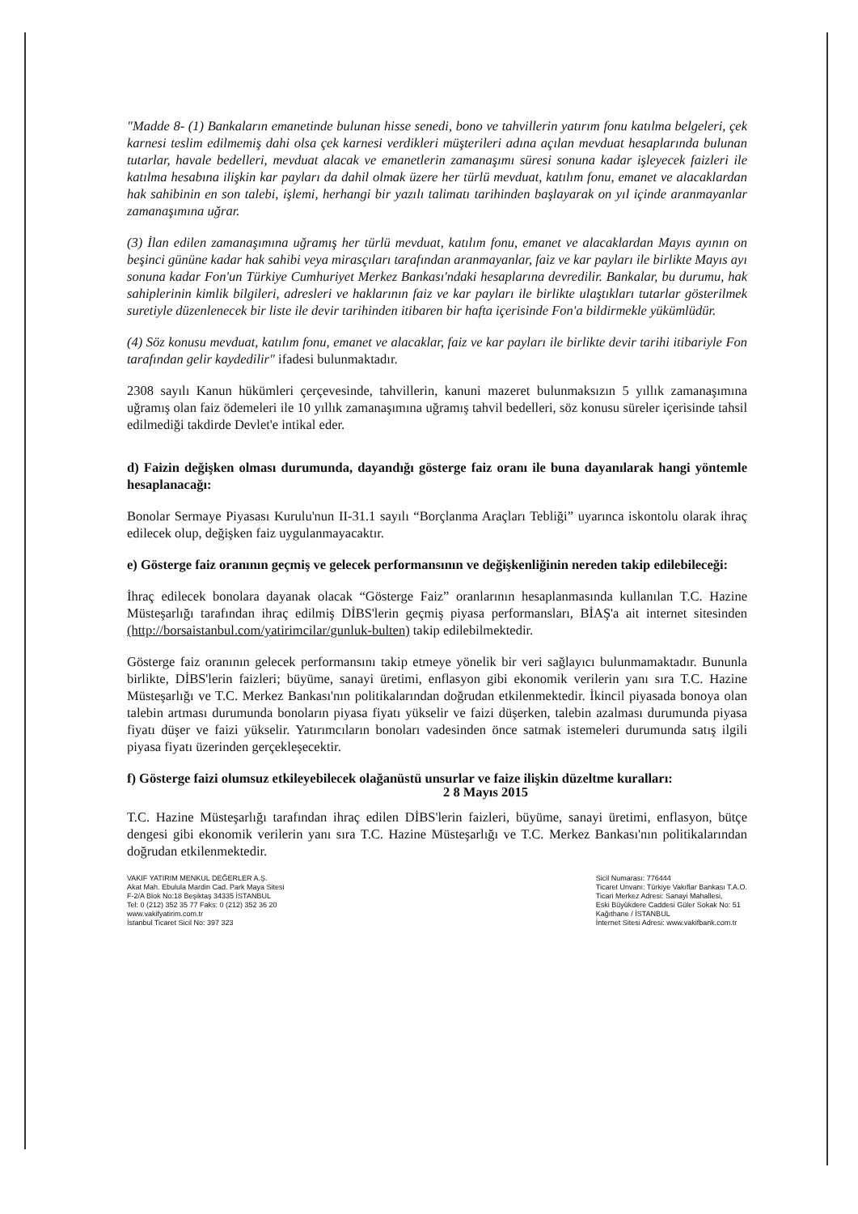"Madde 8- (1) Bankaların emanetinde bulunan hisse senedi, bono ve tahvillerin yatırım fonu katılma belgeleri, çek karnesi teslim edilmemiş dahi olsa çek karnesi verdikleri müşterileri adına açılan mevduat hesaplarında bulunan tutarlar, havale bedelleri, mevduat alacak ve emanetlerin zamanaşımı süresi sonuna kadar işleyecek faizleri ile katılma hesabına ilişkin kar payları da dahil olmak üzere her türlü mevduat, katılım fonu, emanet ve alacaklardan hak sahibinin en son talebi, işlemi, herhangi bir yazılı talimatı tarihinden başlayarak on yıl içinde aranmayanlar zamanaşımına uğrar.
(3) İlan edilen zamanaşımına uğramış her türlü mevduat, katılım fonu, emanet ve alacaklardan Mayıs ayının on beşinci gününe kadar hak sahibi veya mirasçıları tarafından aranmayanlar, faiz ve kar payları ile birlikte Mayıs ayı sonuna kadar Fon'un Türkiye Cumhuriyet Merkez Bankası'ndaki hesaplarına devredilir. Bankalar, bu durumu, hak sahiplerinin kimlik bilgileri, adresleri ve haklarının faiz ve kar payları ile birlikte ulaştıkları tutarlar gösterilmek suretiyle düzenlenecek bir liste ile devir tarihinden itibaren bir hafta içerisinde Fon'a bildirmekle yükümlüdür.
(4) Söz konusu mevduat, katılım fonu, emanet ve alacaklar, faiz ve kar payları ile birlikte devir tarihi itibariyle Fon tarafından gelir kaydedilir" ifadesi bulunmaktadır.
2308 sayılı Kanun hükümleri çerçevesinde, tahvillerin, kanuni mazeret bulunmaksızın 5 yıllık zamanaşımına uğramış olan faiz ödemeleri ile 10 yıllık zamanaşımına uğramış tahvil bedelleri, söz konusu süreler içerisinde tahsil edilmediği takdirde Devlet'e intikal eder.
d) Faizin değişken olması durumunda, dayandığı gösterge faiz oranı ile buna dayanılarak hangi yöntemle hesaplanacağı:
Bonolar Sermaye Piyasası Kurulu'nun II-31.1 sayılı “Borçlanma Araçları Tebliği” uyarınca iskontolu olarak ihraç edilecek olup, değişken faiz uygulanmayacaktır.
e) Gösterge faiz oranının geçmiş ve gelecek performansının ve değişkenliğinin nereden takip edilebileceği:
İhraç edilecek bonolara dayanak olacak “Gösterge Faiz” oranlarının hesaplanmasında kullanılan T.C. Hazine Müsteşarlığı tarafından ihraç edilmiş DİBS'lerin geçmiş piyasa performansları, BİAŞ'a ait internet sitesinden (http://borsaistanbul.com/yatirimcilar/gunluk-bulten) takip edilebilmektedir.
Gösterge faiz oranının gelecek performansını takip etmeye yönelik bir veri sağlayıcı bulunmamaktadır. Bununla birlikte, DİBS'lerin faizleri; büyüme, sanayi üretimi, enflasyon gibi ekonomik verilerin yanı sıra T.C. Hazine Müsteşarlığı ve T.C. Merkez Bankası'nın politikalarından doğrudan etkilenmektedir. İkincil piyasada bonoya olan talebin artması durumunda bonoların piyasa fiyatı yükselir ve faizi düşerken, talebin azalması durumunda piyasa fiyatı düşer ve faizi yükselir. Yatırımcıların bonoları vadesinden önce satmak istemeleri durumunda satış ilgili piyasa fiyatı üzerinden gerçekleşecektir.
f) Gösterge faizi olumsuz etkileyebilecek olağanüstü unsurlar ve faize ilişkin düzeltme kuralları:
2 8 Mayıs 2015
T.C. Hazine Müsteşarlığı tarafından ihraç edilen DİBS'lerin faizleri, büyüme, sanayi üretimi, enflasyon, bütçe dengesi gibi ekonomik verilerin yanı sıra T.C. Hazine Müsteşarlığı ve T.C. Merkez Bankası'nın politikalarından doğrudan etkilenmektedir.
VAKIF YATIRIM MENKUL DEĞERLER A.Ş.
Akat Mah. Ebulula Mardin Cad. Park Maya Sitesi
F-2/A Blok No:18 Beşiktaş 34335 İSTANBUL
Tel: 0 (212) 352 35 77 Faks: 0 (212) 352 36 20
www.vakifyatirim.com.tr
İstanbul Ticaret Sicil No: 397 323
Sicil Numarası: 776444
Ticaret Unvanı: Türkiye Vakıflar Bankası T.A.O.
Ticari Merkez Adresi: Sanayi Mahallesi,
Eski Büyükdere Caddesi Güler Sokak No: 51
Kağıthane / İSTANBUL
İnternet Sitesi Adresi: www.vakifbank.com.tr